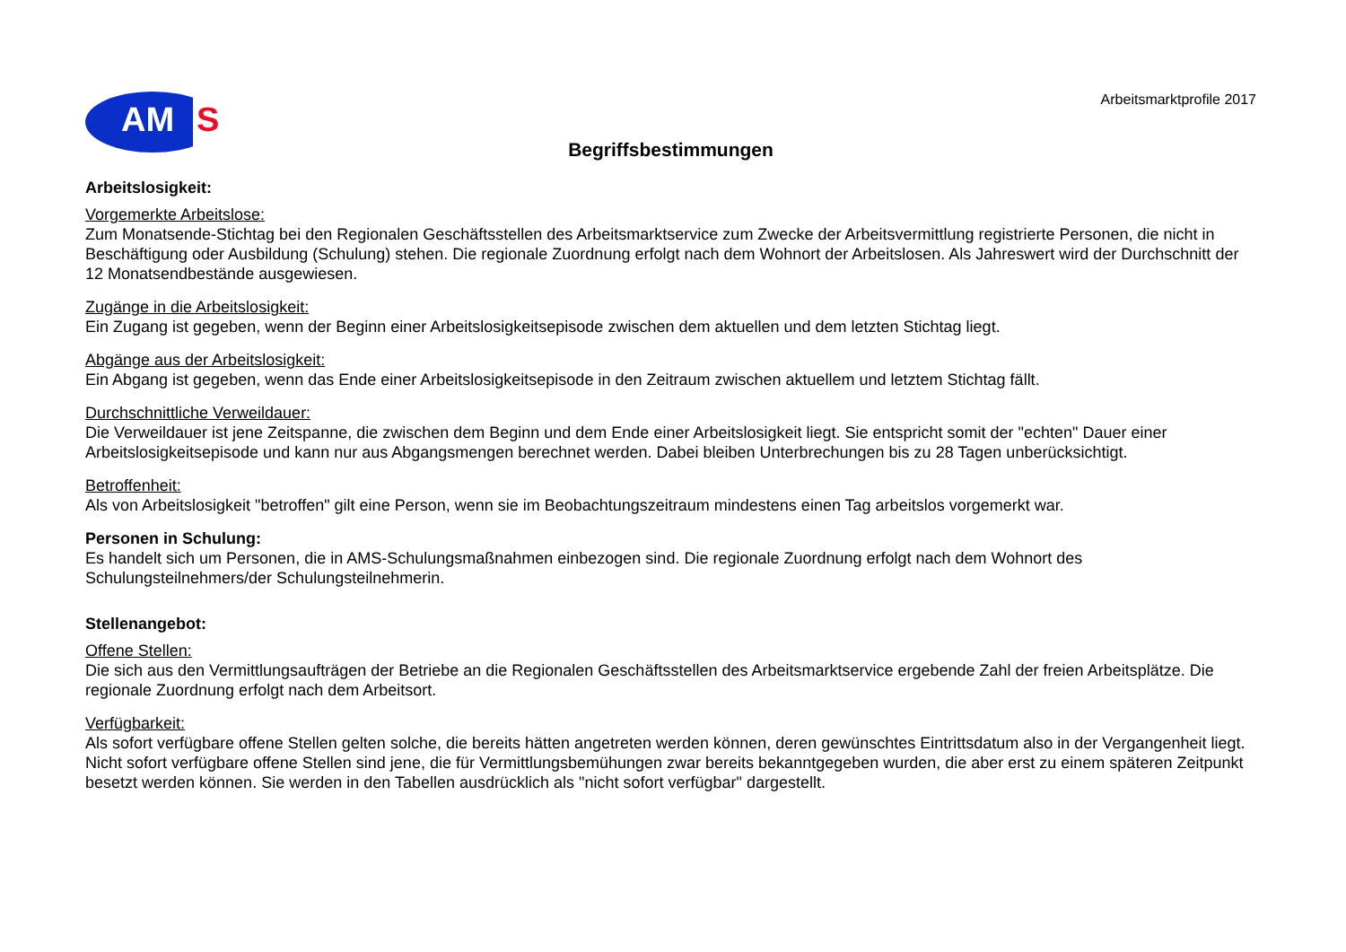AM S
Arbeitsmarktprofile 2017
Begriffsbestimmungen
Arbeitslosigkeit:
Vorgemerkte Arbeitslose:
Zum Monatsende-Stichtag bei den Regionalen Geschäftsstellen des Arbeitsmarktservice zum Zwecke der Arbeitsvermittlung registrierte Personen, die nicht in Beschäftigung oder Ausbildung (Schulung) stehen. Die regionale Zuordnung erfolgt nach dem Wohnort der Arbeitslosen. Als Jahreswert wird der Durchschnitt der 12 Monatsendbestände ausgewiesen.
Zugänge in die Arbeitslosigkeit:
Ein Zugang ist gegeben, wenn der Beginn einer Arbeitslosigkeitsepisode zwischen dem aktuellen und dem letzten Stichtag liegt.
Abgänge aus der Arbeitslosigkeit:
Ein Abgang ist gegeben, wenn das Ende einer Arbeitslosigkeitsepisode in den Zeitraum zwischen aktuellem und letztem Stichtag fällt.
Durchschnittliche Verweildauer:
Die Verweildauer ist jene Zeitspanne, die zwischen dem Beginn und dem Ende einer Arbeitslosigkeit liegt. Sie entspricht somit der "echten" Dauer einer Arbeitslosigkeitsepisode und kann nur aus Abgangsmengen berechnet werden. Dabei bleiben Unterbrechungen bis zu 28 Tagen unberücksichtigt.
Betroffenheit:
Als von Arbeitslosigkeit "betroffen" gilt eine Person, wenn sie im Beobachtungszeitraum mindestens einen Tag arbeitslos vorgemerkt war.
Personen in Schulung:
Es handelt sich um Personen, die in AMS-Schulungsmaßnahmen einbezogen sind. Die regionale Zuordnung erfolgt nach dem Wohnort des Schulungsteilnehmers/der Schulungsteilnehmerin.
Stellenangebot:
Offene Stellen:
Die sich aus den Vermittlungsaufträgen der Betriebe an die Regionalen Geschäftsstellen des Arbeitsmarktservice ergebende Zahl der freien Arbeitsplätze. Die regionale Zuordnung erfolgt nach dem Arbeitsort.
Verfügbarkeit:
Als sofort verfügbare offene Stellen gelten solche, die bereits hätten angetreten werden können, deren gewünschtes Eintrittsdatum also in der Vergangenheit liegt. Nicht sofort verfügbare offene Stellen sind jene, die für Vermittlungsbemühungen zwar bereits bekanntgegeben wurden, die aber erst zu einem späteren Zeitpunkt besetzt werden können. Sie werden in den Tabellen ausdrücklich als "nicht sofort verfügbar" dargestellt.